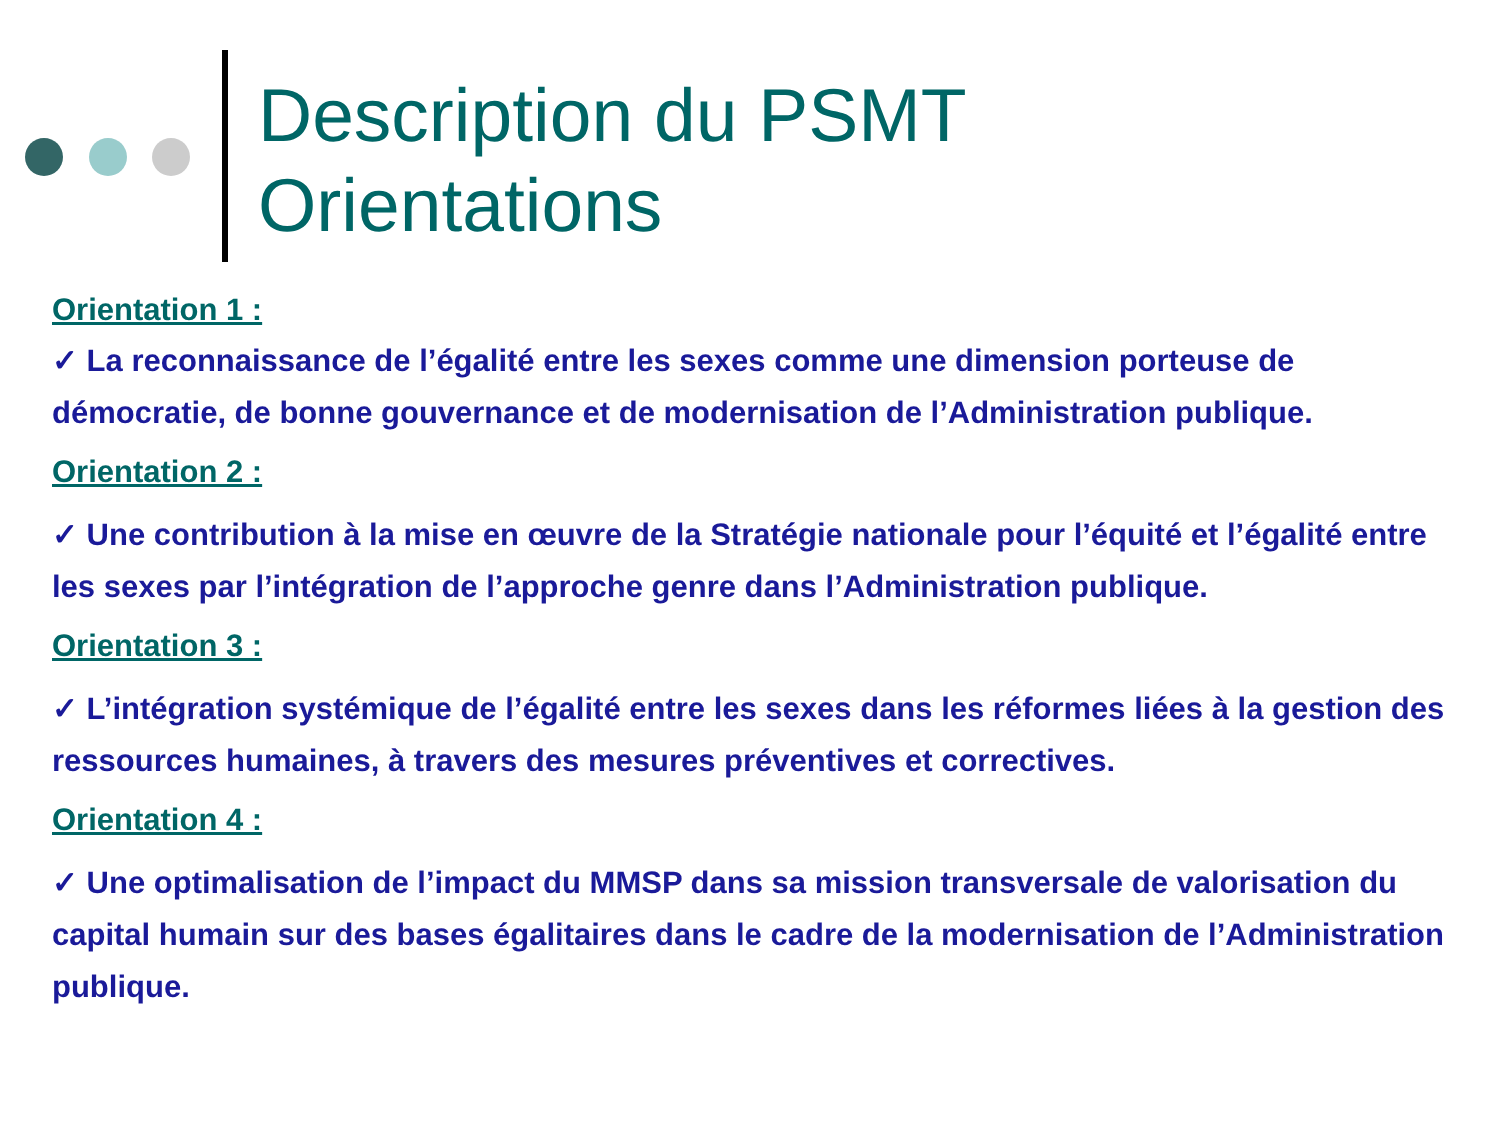Description du PSMT
Orientations
Orientation 1 :
✓ La reconnaissance de l’égalité entre les sexes comme une dimension porteuse de démocratie, de bonne gouvernance et de modernisation de l’Administration publique.
Orientation 2 :
✓ Une contribution à la mise en œuvre de la Stratégie nationale pour l’équité et l’égalité entre les sexes par l’intégration de l’approche genre dans l’Administration publique.
Orientation 3 :
✓ L’intégration systémique de l’égalité entre les sexes dans les réformes liées à la gestion des ressources humaines, à travers des mesures préventives et correctives.
Orientation 4 :
✓ Une optimalisation de l’impact du MMSP dans sa mission transversale de valorisation du capital humain sur des bases égalitaires dans le cadre de la modernisation de l’Administration publique.